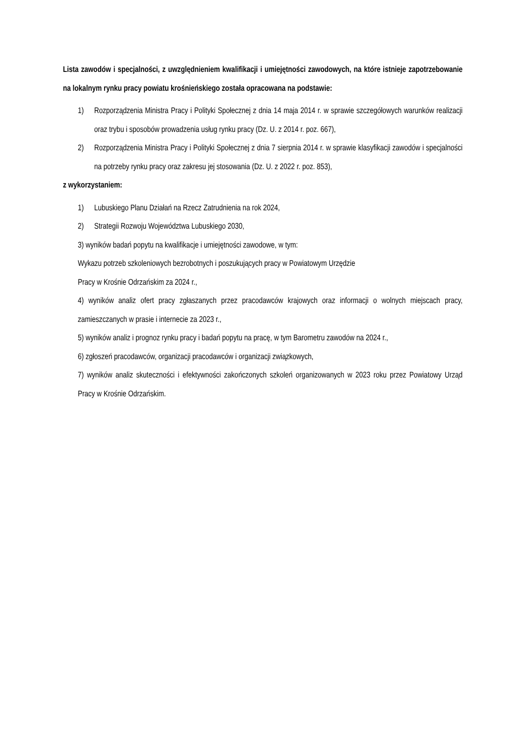Lista zawodów i specjalności, z uwzględnieniem kwalifikacji i umiejętności zawodowych, na które istnieje zapotrzebowanie na lokalnym rynku pracy powiatu krośnieńskiego została opracowana na podstawie:
1) Rozporządzenia Ministra Pracy i Polityki Społecznej z dnia 14 maja 2014 r. w sprawie szczegółowych warunków realizacji oraz trybu i sposobów prowadzenia usług rynku pracy (Dz. U. z 2014 r. poz. 667),
2) Rozporządzenia Ministra Pracy i Polityki Społecznej z dnia 7 sierpnia 2014 r. w sprawie klasyfikacji zawodów i specjalności na potrzeby rynku pracy oraz zakresu jej stosowania (Dz. U. z 2022 r. poz. 853),
z wykorzystaniem:
1) Lubuskiego Planu Działań na Rzecz Zatrudnienia na rok 2024,
2) Strategii Rozwoju Województwa Lubuskiego 2030,
3) wyników badań popytu na kwalifikacje i umiejętności zawodowe, w tym:
Wykazu potrzeb szkoleniowych bezrobotnych i poszukujących pracy w Powiatowym Urzędzie
Pracy w Krośnie Odrzańskim za 2024 r.,
4) wyników analiz ofert pracy zgłaszanych przez pracodawców krajowych oraz informacji o wolnych miejscach pracy, zamieszczanych w prasie i internecie za 2023 r.,
5) wyników analiz i prognoz rynku pracy i badań popytu na pracę, w tym Barometru zawodów na 2024 r.,
6) zgłoszeń pracodawców, organizacji pracodawców i organizacji związkowych,
7) wyników analiz skuteczności i efektywności zakończonych szkoleń organizowanych w 2023 roku przez Powiatowy Urząd Pracy w Krośnie Odrzańskim.